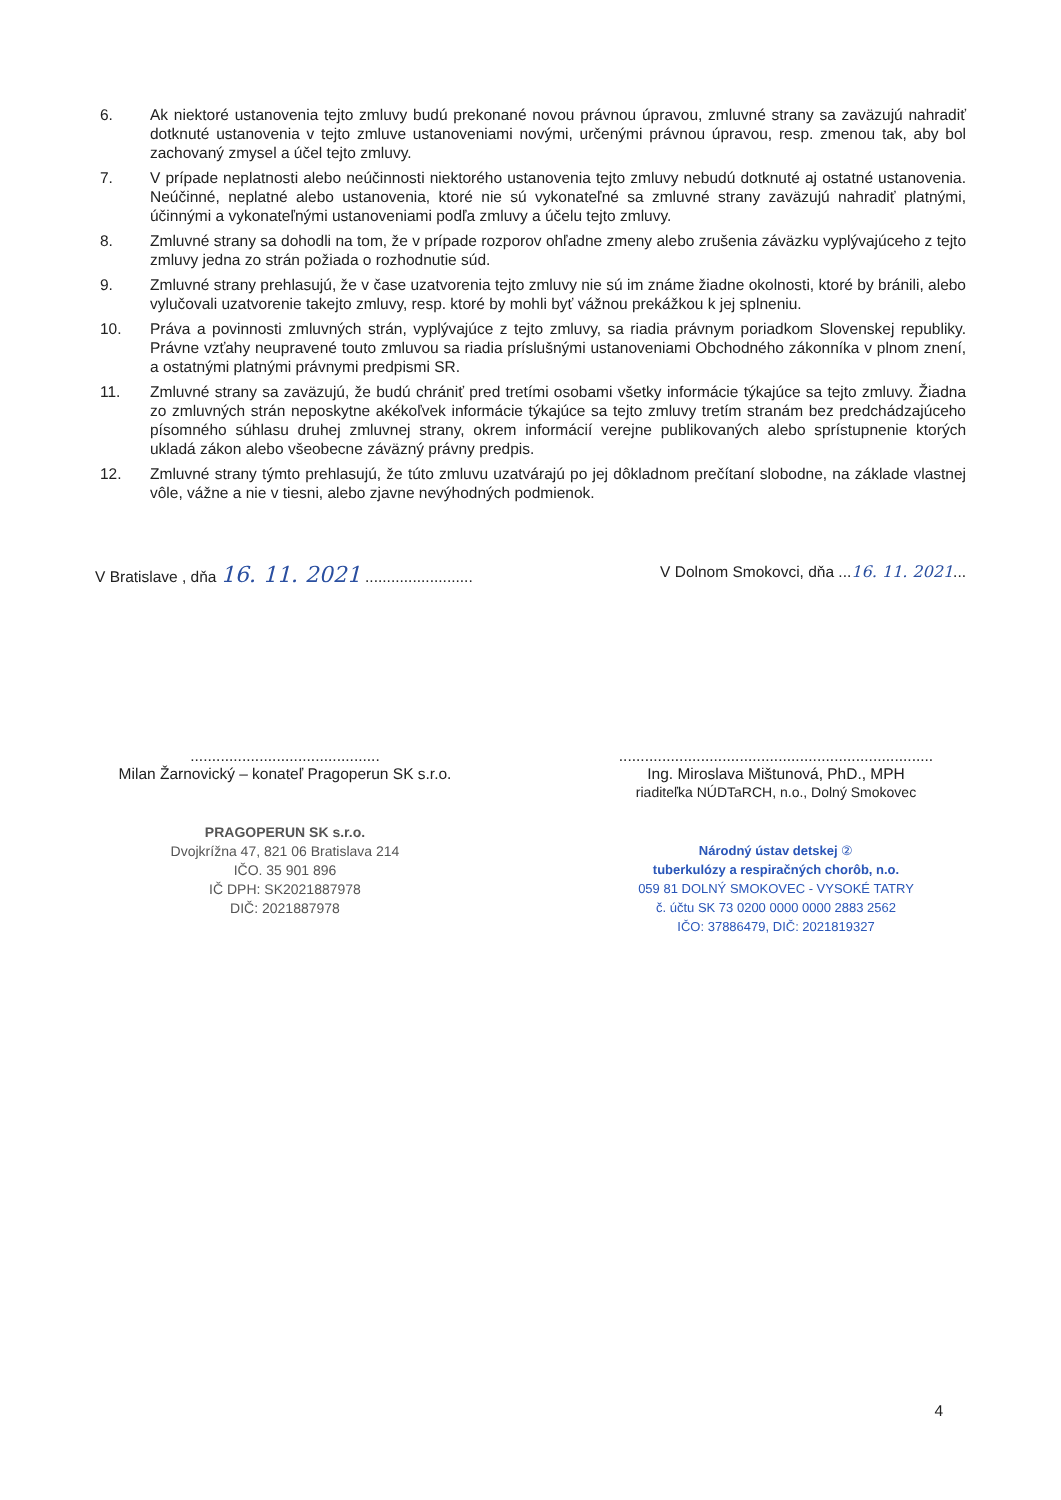6. Ak niektoré ustanovenia tejto zmluvy budú prekonané novou právnou úpravou, zmluvné strany sa zaväzujú nahradiť dotknuté ustanovenia v tejto zmluve ustanoveniami novými, určenými právnou úpravou, resp. zmenou tak, aby bol zachovaný zmysel a účel tejto zmluvy.
7. V prípade neplatnosti alebo neúčinnosti niektorého ustanovenia tejto zmluvy nebudú dotknuté aj ostatné ustanovenia. Neúčinné, neplatné alebo ustanovenia, ktoré nie sú vykonateľné sa zmluvné strany zaväzujú nahradiť platnými, účinnými a vykonateľnými ustanoveniami podľa zmluvy a účelu tejto zmluvy.
8. Zmluvné strany sa dohodli na tom, že v prípade rozporov ohľadne zmeny alebo zrušenia záväzku vyplývajúceho z tejto zmluvy jedna zo strán požiada o rozhodnutie súd.
9. Zmluvné strany prehlasujú, že v čase uzatvorenia tejto zmluvy nie sú im známe žiadne okolnosti, ktoré by bránili, alebo vylučovali uzatvorenie takejto zmluvy, resp. ktoré by mohli byť vážnou prekážkou k jej splneniu.
10. Práva a povinnosti zmluvných strán, vyplývajúce z tejto zmluvy, sa riadia právnym poriadkom Slovenskej republiky. Právne vzťahy neupravené touto zmluvou sa riadia príslušnými ustanoveniami Obchodného zákonníka v plnom znení, a ostatnými platnými právnymi predpismi SR.
11. Zmluvné strany sa zaväzujú, že budú chrániť pred tretími osobami všetky informácie týkajúce sa tejto zmluvy. Žiadna zo zmluvných strán neposkytne akékoľvek informácie týkajúce sa tejto zmluvy tretím stranám bez predchádzajúceho písomného súhlasu druhej zmluvnej strany, okrem informácií verejne publikovaných alebo sprístupnenie ktorých ukladá zákon alebo všeobecne záväzný právny predpis.
12. Zmluvné strany týmto prehlasujú, že túto zmluvu uzatvárajú po jej dôkladnom prečítaní slobodne, na základe vlastnej vôle, vážne a nie v tiesni, alebo zjavne nevýhodných podmienok.
V Bratislave , dňa 16. 11. 2021 .........................
V Dolnom Smokovci, dňa ...16. 11. 2021...
............................................
Milan Žarnovický – konateľ Pragoperun SK s.r.o.
PRAGOPERUN SK s.r.o.
Dvojkrížna 47, 821 06 Bratislava 214
IČO. 35 901 896
IČ DPH: SK2021887978
DIČ: 2021887978
.........................................................................
Ing. Miroslava Mištunová, PhD., MPH
riaditeľka NÚDTaRCH, n.o., Dolný Smokovec
Národný ústav detskej ②
tuberkulózy a respiračných chorôb, n.o.
059 81 DOLNÝ SMOKOVEC - VYSOKÉ TATRY
č. účtu SK 73 0200 0000 0000 2883 2562
IČO: 37886479, DIČ: 2021819327
4